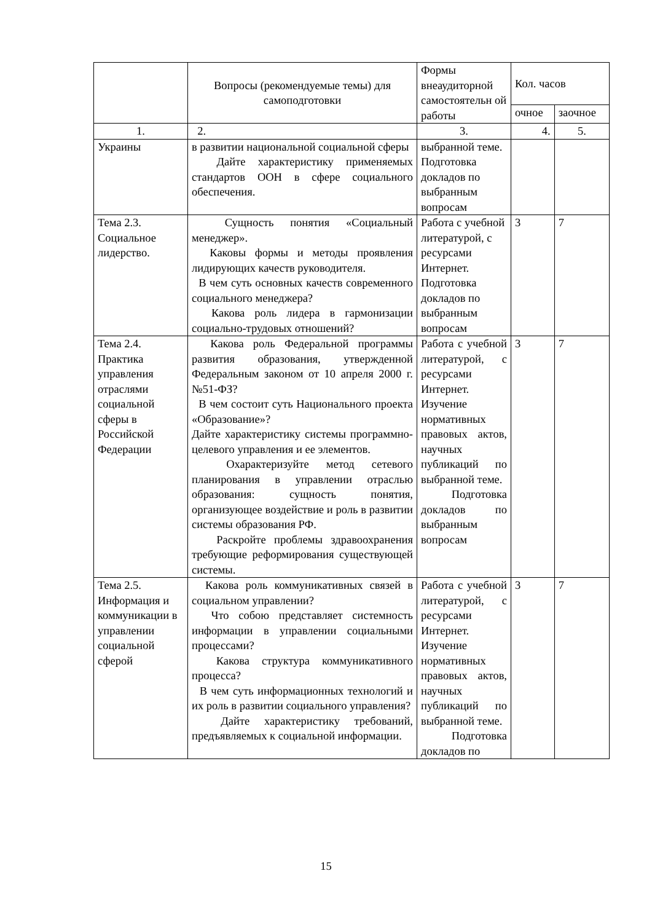| | Вопросы (рекомендуемые темы) для самоподготовки | Формы внеаудиторной самостоятельн ой работы | Кол. часов | |
| --- | --- | --- | --- | --- |
| | | | очное | заочное |
| 1. | 2. | 3. | 4. | 5. |
| Украины | в развитии национальной социальной сферы Дайте характеристику применяемых стандартов ООН в сфере социального обеспечения. | выбранной теме. Подготовка докладов по выбранным вопросам | | |
| Тема 2.3. Социальное лидерство. | Сущность понятия «Социальный менеджер». Каковы формы и методы проявления лидирующих качеств руководителя. В чем суть основных качеств современного социального менеджера? Какова роль лидера в гармонизации социально-трудовых отношений? | Работа с учебной литературой, с ресурсами Интернет. Подготовка докладов по выбранным вопросам | 3 | 7 |
| Тема 2.4. Практика управления отраслями социальной сферы в Российской Федерации | Какова роль Федеральной программы развития образования, утвержденной Федеральным законом от 10 апреля 2000 г. №51-ФЗ? В чем состоит суть Национального проекта «Образование»? Дайте характеристику системы программно-целевого управления и ее элементов. Охарактеризуйте метод сетевого планирования в управлении отраслью образования: сущность понятия, организующее воздействие и роль в развитии системы образования РФ. Раскройте проблемы здравоохранения требующие реформирования существующей системы. | Работа с учебной литературой, с ресурсами Интернет. Изучение нормативных правовых актов, научных публикаций по выбранной теме. Подготовка докладов по выбранным вопросам | 3 | 7 |
| Тема 2.5. Информация и коммуникации в управлении социальной сферой | Какова роль коммуникативных связей в социальном управлении? Что собою представляет системность информации в управлении социальными процессами? Какова структура коммуникативного процесса? В чем суть информационных технологий и их роль в развитии социального управления? Дайте характеристику требований, предъявляемых к социальной информации. | Работа с учебной литературой, с ресурсами Интернет. Изучение нормативных правовых актов, научных публикаций по выбранной теме. Подготовка докладов по | 3 | 7 |
15